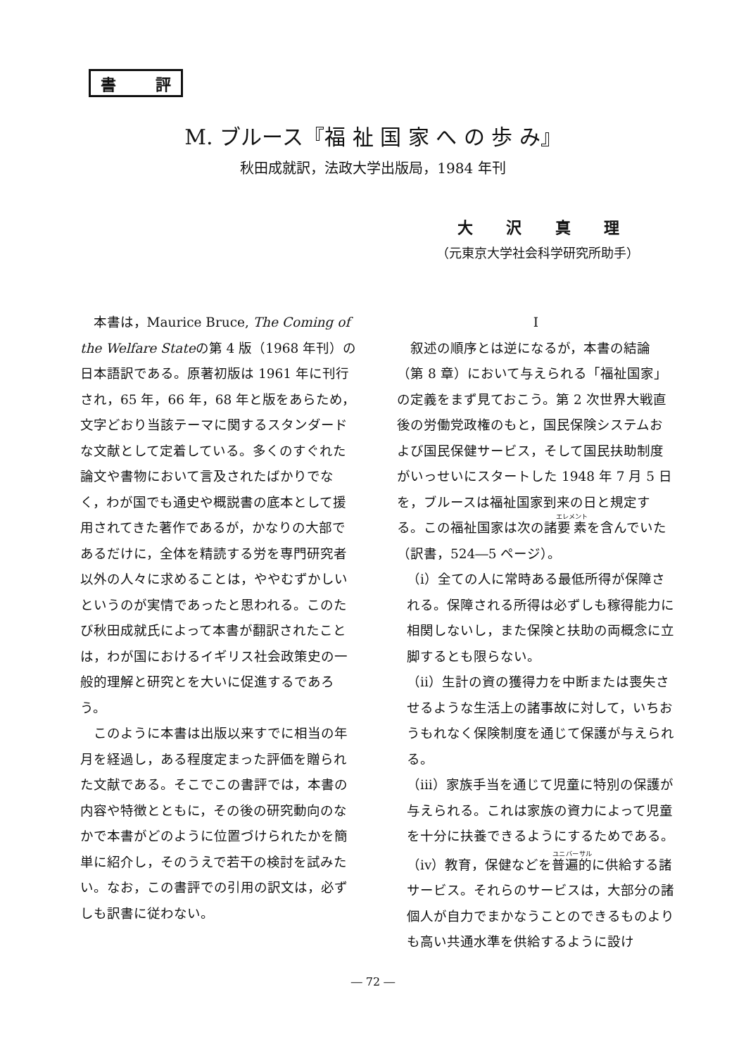書 評
M. ブルース『福 祉 国 家 へ の 歩 み』
秋田成就訳，法政大学出版局，1984 年刊
大沢真理
（元東京大学社会科学研究所助手）
本書は，Maurice Bruce, The Coming of the Welfare Stateの第 4 版（1968 年刊）の日本語訳である。原著初版は 1961 年に刊行され，65 年，66 年，68 年と版をあらため，文字どおり当該テーマに関するスタンダードな文献として定着している。多くのすぐれた論文や書物において言及されたばかりでなく，わが国でも通史や概説書の底本として援用されてきた著作であるが，かなりの大部であるだけに，全体を精読する労を専門研究者以外の人々に求めることは，ややむずかしいというのが実情であったと思われる。このたび秋田成就氏によって本書が翻訳されたことは，わが国におけるイギリス社会政策史の一般的理解と研究とを大いに促進するであろう。
このように本書は出版以来すでに相当の年月を経過し，ある程度定まった評価を贈られた文献である。そこでこの書評では，本書の内容や特徴とともに，その後の研究動向のなかで本書がどのように位置づけられたかを簡単に紹介し，そのうえで若干の検討を試みたい。なお，この書評での引用の訳文は，必ずしも訳書に従わない。
I
叙述の順序とは逆になるが，本書の結論（第 8 章）において与えられる「福祉国家」の定義をまず見ておこう。第 2 次世界大戦直後の労働党政権のもと，国民保険システムおよび国民保健サービス，そして国民扶助制度がいっせいにスタートした 1948 年 7 月 5 日を，ブルースは福祉国家到来の日と規定する。この福祉国家は次の諸要素を含んでいた（訳書，524―5 ページ）。
（i）全ての人に常時ある最低所得が保障される。保障される所得は必ずしも稼得能力に相関しないし，また保険と扶助の両概念に立脚するとも限らない。
（ii）生計の資の獲得力を中断または喪失させるような生活上の諸事故に対して，いちおうもれなく保険制度を通じて保護が与えられる。
（iii）家族手当を通じて児童に特別の保護が与えられる。これは家族の資力によって児童を十分に扶養できるようにするためである。
（iv）教育，保健などを普遍的に供給する諸サービス。それらのサービスは，大部分の諸個人が自力でまかなうことのできるものよりも高い共通水準を供給するように設け
― 72 ―